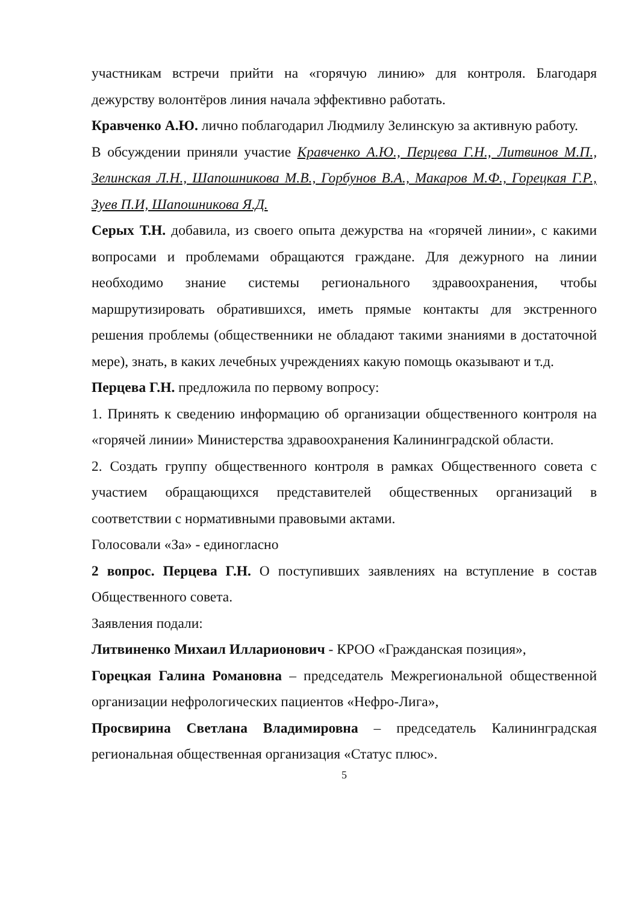участникам встречи прийти на «горячую линию» для контроля. Благодаря дежурству волонтёров линия начала эффективно работать.
Кравченко А.Ю. лично поблагодарил Людмилу Зелинскую за активную работу.
В обсуждении приняли участие Кравченко А.Ю., Перцева Г.Н., Литвинов М.П., Зелинская Л.Н., Шапошникова М.В., Горбунов В.А., Макаров М.Ф., Горецкая Г.Р., Зуев П.И, Шапошникова Я.Д.
Серых Т.Н. добавила, из своего опыта дежурства на «горячей линии», с какими вопросами и проблемами обращаются граждане. Для дежурного на линии необходимо знание системы регионального здравоохранения, чтобы маршрутизировать обратившихся, иметь прямые контакты для экстренного решения проблемы (общественники не обладают такими знаниями в достаточной мере), знать, в каких лечебных учреждениях какую помощь оказывают и т.д.
Перцева Г.Н. предложила по первому вопросу:
1. Принять к сведению информацию об организации общественного контроля на «горячей линии» Министерства здравоохранения Калининградской области.
2. Создать группу общественного контроля в рамках Общественного совета с участием обращающихся представителей общественных организаций в соответствии с нормативными правовыми актами.
Голосовали «За» - единогласно
2 вопрос. Перцева Г.Н. О поступивших заявлениях на вступление в состав Общественного совета.
Заявления подали:
Литвиненко Михаил Илларионович - КРОО «Гражданская позиция»,
Горецкая Галина Романовна – председатель Межрегиональной общественной организации нефрологических пациентов «Нефро-Лига»,
Просвирина Светлана Владимировна – председатель Калининградская региональная общественная организация «Статус плюс».
5